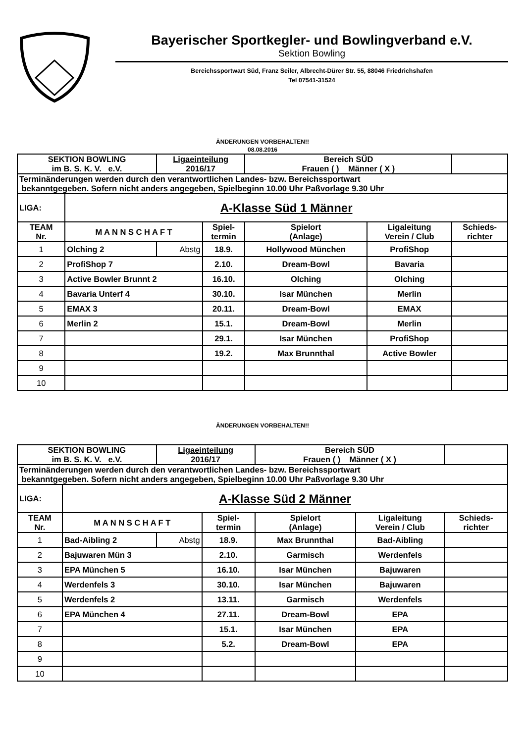Bayerischer Sportkegler- und Bowlingverband e.V.
Sektion Bowling
Bereichssportwart Süd, Franz Seiler, Albrecht-Dürer Str. 55, 88046 Friedrichshafen
Tel 07541-31524
ÄNDERUNGEN VORBEHALTEN!!
08.08.2016
| SEKTION BOWLING im B. S. K. V. e.V. | | Ligaeinteilung 2016/17 | | Bereich SÜD Frauen ( ) Männer ( X ) | | |
| Terminänderungen werden durch den verantwortlichen Landes- bzw. Bereichssportwart bekanntgegeben. Sofern nicht anders angegeben, Spielbeginn 10.00 Uhr Paßvorlage 9.30 Uhr | | | | | | |
| LIGA: | A-Klasse Süd 1 Männer | | | | | |
| TEAM Nr. | M A N N S C H A F T | | Spiel- termin | Spielort (Anlage) | Ligaleitung Verein / Club | Schieds- richter |
| 1 | Olching 2 | Abstg | 18.9. | Hollywood München | ProfiShop | |
| 2 | ProfiShop 7 | | 2.10. | Dream-Bowl | Bavaria | |
| 3 | Active Bowler Brunnt 2 | | 16.10. | Olching | Olching | |
| 4 | Bavaria Unterf 4 | | 30.10. | Isar München | Merlin | |
| 5 | EMAX 3 | | 20.11. | Dream-Bowl | EMAX | |
| 6 | Merlin 2 | | 15.1. | Dream-Bowl | Merlin | |
| 7 | | | 29.1. | Isar München | ProfiShop | |
| 8 | | | 19.2. | Max Brunnthal | Active Bowler | |
| 9 | | | | | | |
| 10 | | | | | | |
ÄNDERUNGEN VORBEHALTEN!!
| SEKTION BOWLING im B. S. K. V. e.V. | | Ligaeinteilung 2016/17 | | Bereich SÜD Frauen ( ) Männer ( X ) | | |
| Terminänderungen werden durch den verantwortlichen Landes- bzw. Bereichssportwart bekanntgegeben. Sofern nicht anders angegeben, Spielbeginn 10.00 Uhr Paßvorlage 9.30 Uhr | | | | | | |
| LIGA: | A-Klasse Süd 2 Männer | | | | | |
| TEAM Nr. | M A N N S C H A F T | | Spiel- termin | Spielort (Anlage) | Ligaleitung Verein / Club | Schieds- richter |
| 1 | Bad-Aibling 2 | Abstg | 18.9. | Max Brunnthal | Bad-Aibling | |
| 2 | Bajuwaren Mün 3 | | 2.10. | Garmisch | Werdenfels | |
| 3 | EPA München 5 | | 16.10. | Isar München | Bajuwaren | |
| 4 | Werdenfels 3 | | 30.10. | Isar München | Bajuwaren | |
| 5 | Werdenfels 2 | | 13.11. | Garmisch | Werdenfels | |
| 6 | EPA München 4 | | 27.11. | Dream-Bowl | EPA | |
| 7 | | | 15.1. | Isar München | EPA | |
| 8 | | | 5.2. | Dream-Bowl | EPA | |
| 9 | | | | | | |
| 10 | | | | | | |